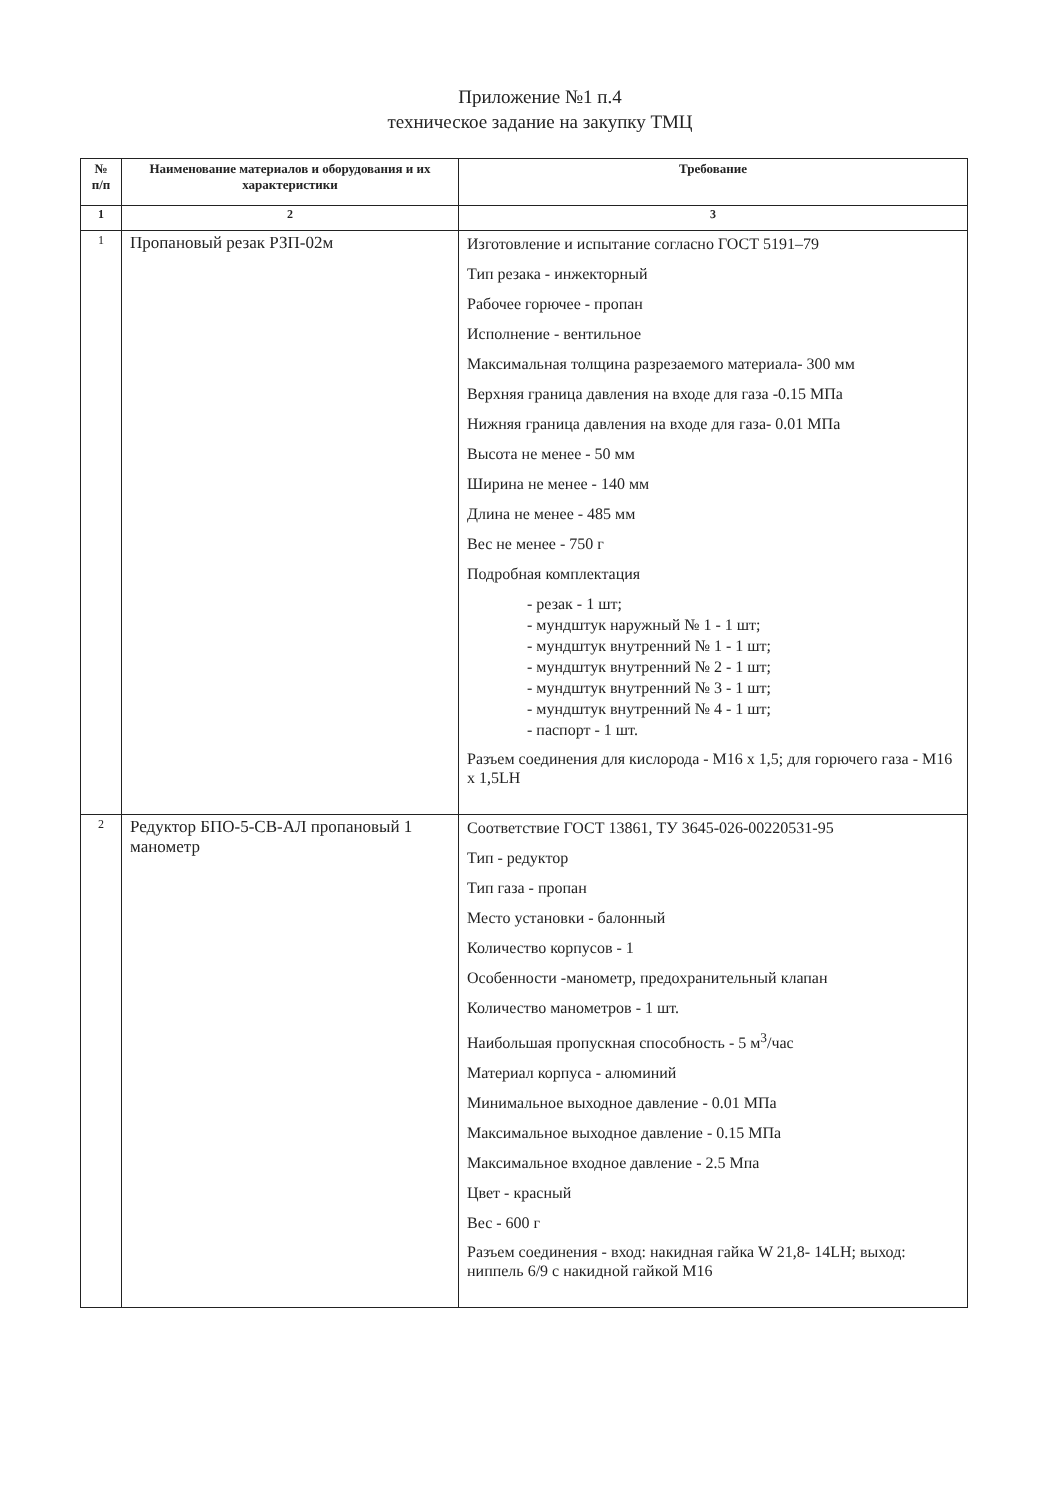Приложение №1 п.4
техническое задание на закупку ТМЦ
| № п/п | Наименование материалов и оборудования и их характеристики | Требование |
| --- | --- | --- |
| 1 | 2 | 3 |
| 1 | Пропановый резак РЗП-02м | Изготовление и испытание согласно ГОСТ 5191–79 Тип резака - инжекторный Рабочее горючее - пропан Исполнение - вентильное Максимальная толщина разрезаемого материала- 300 мм Верхняя граница давления на входе для газа -0.15 МПа Нижняя граница давления на входе для газа- 0.01 МПа Высота не менее - 50 мм Ширина не менее - 140 мм Длина не менее - 485 мм Вес не менее - 750 г Подробная комплектация - резак - 1 шт; - мундштук наружный № 1 - 1 шт; - мундштук внутренний № 1 - 1 шт; - мундштук внутренний № 2 - 1 шт; - мундштук внутренний № 3 - 1 шт; - мундштук внутренний № 4 - 1 шт; - паспорт - 1 шт. Разъем соединения для кислорода - М16 х 1,5; для горючего газа - М16 х 1,5LH |
| 2 | Редуктор БПО-5-СВ-АЛ пропановый 1 манометр | Соответствие ГОСТ 13861, ТУ 3645-026-00220531-95 Тип - редуктор Тип газа - пропан Место установки - балонный Количество корпусов - 1 Особенности -манометр, предохранительный клапан Количество манометров - 1 шт. Наибольшая пропускная способность - 5 м<sup>3</sup>/час Материал корпуса - алюминий Минимальное выходное давление - 0.01 МПа Максимальное выходное давление - 0.15 МПа Максимальное входное давление - 2.5 Мпа Цвет - красный Вес - 600 г Разъем соединения - вход: накидная гайка W 21,8- 14LH; выход: ниппель 6/9 с накидной гайкой М16 |